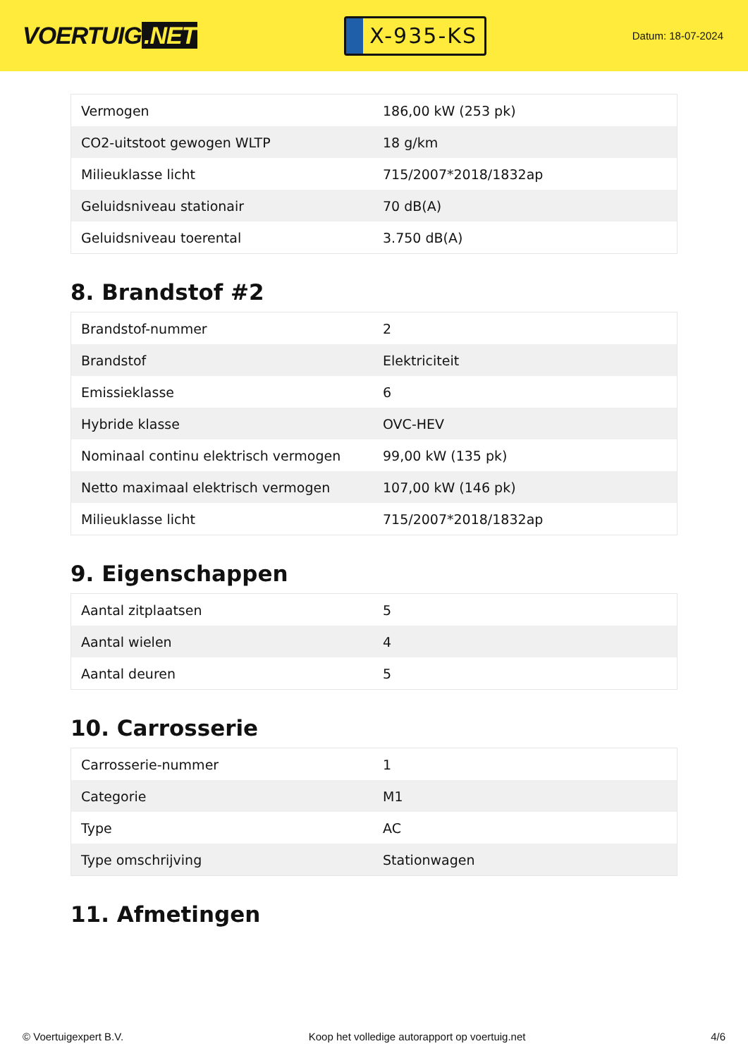VOERTUIG.NET
X-935-KS
Datum: 18-07-2024
| Vermogen | 186,00 kW (253 pk) |
| CO2-uitstoot gewogen WLTP | 18 g/km |
| Milieuklasse licht | 715/2007*2018/1832ap |
| Geluidsniveau stationair | 70 dB(A) |
| Geluidsniveau toerental | 3.750 dB(A) |
8. Brandstof #2
| Brandstof-nummer | 2 |
| Brandstof | Elektriciteit |
| Emissieklasse | 6 |
| Hybride klasse | OVC-HEV |
| Nominaal continu elektrisch vermogen | 99,00 kW (135 pk) |
| Netto maximaal elektrisch vermogen | 107,00 kW (146 pk) |
| Milieuklasse licht | 715/2007*2018/1832ap |
9. Eigenschappen
| Aantal zitplaatsen | 5 |
| Aantal wielen | 4 |
| Aantal deuren | 5 |
10. Carrosserie
| Carrosserie-nummer | 1 |
| Categorie | M1 |
| Type | AC |
| Type omschrijving | Stationwagen |
11. Afmetingen
© Voertuigexpert B.V. Koop het volledige autorapport op voertuig.net 4/6